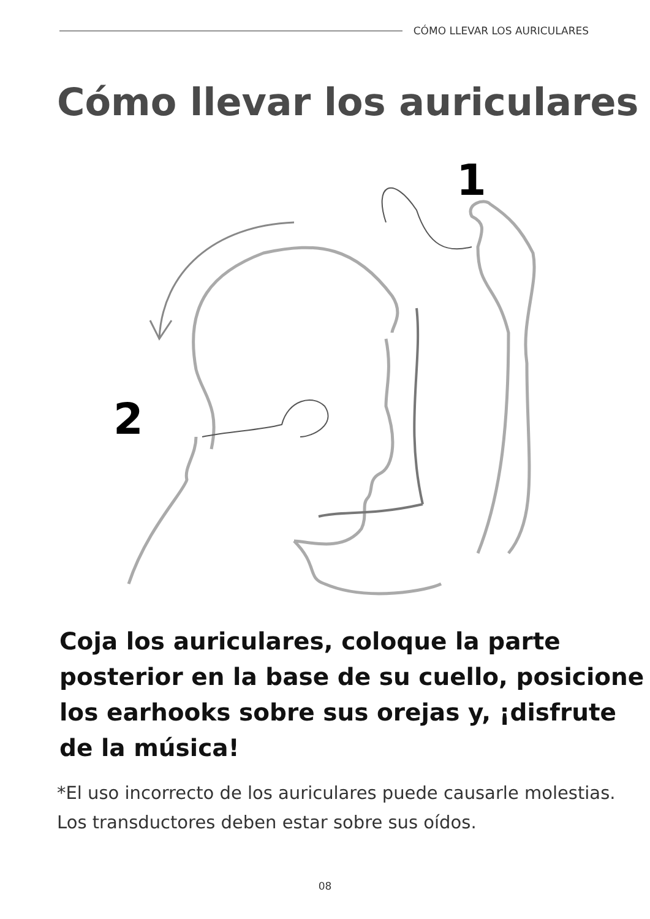CÓMO LLEVAR LOS AURICULARES
Cómo llevar los auriculares
1
2
Coja los auriculares, coloque la parte posterior en la base de su cuello, posicione los earhooks sobre sus orejas y, ¡disfrute de la música!
*El uso incorrecto de los auriculares puede causarle molestias. Los transductores deben estar sobre sus oídos.
08